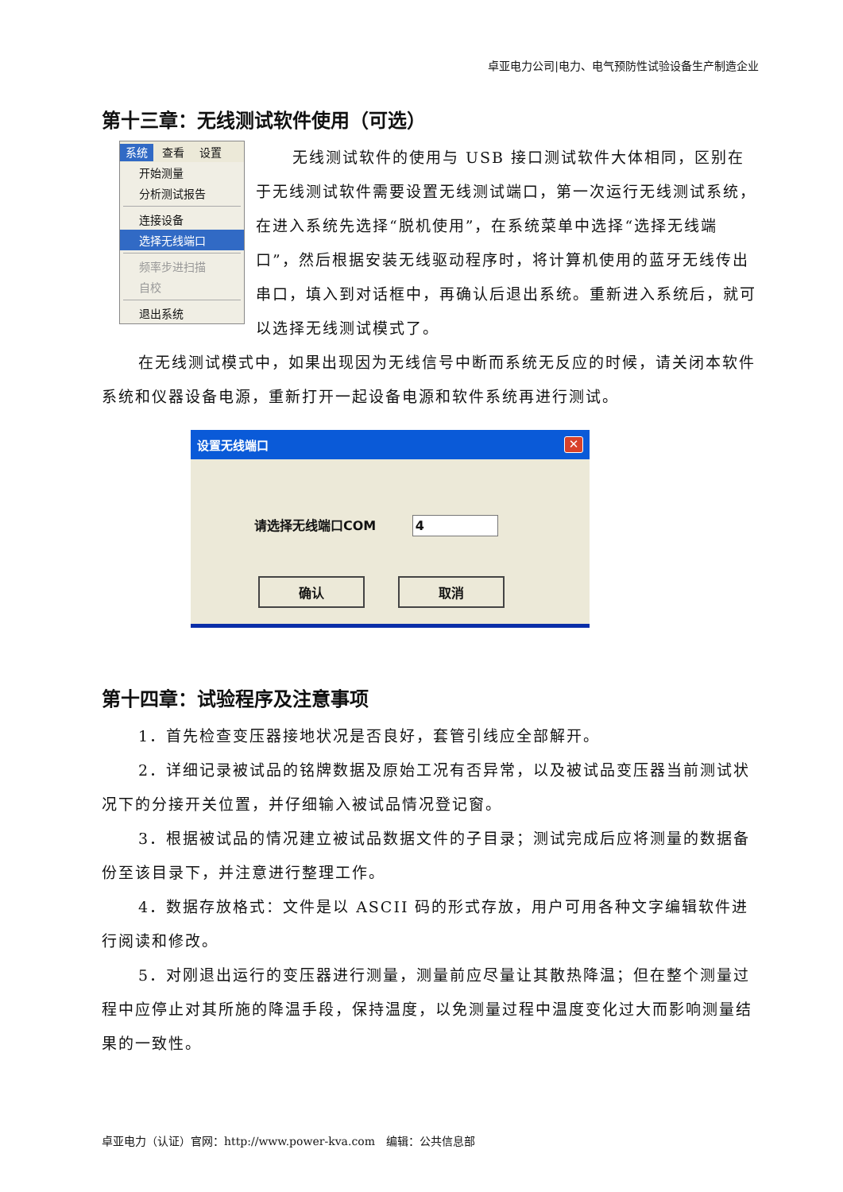卓亚电力公司|电力、电气预防性试验设备生产制造企业
第十三章：无线测试软件使用（可选）
系统 查看 设置
开始测量
分析测试报告
连接设备
选择无线端口
频率步进扫描
自校
退出系统
无线测试软件的使用与 USB 接口测试软件大体相同，区别在于无线测试软件需要设置无线测试端口，第一次运行无线测试系统，在进入系统先选择“脱机使用”，在系统菜单中选择“选择无线端口”，然后根据安装无线驱动程序时，将计算机使用的蓝牙无线传出串口，填入到对话框中，再确认后退出系统。重新进入系统后，就可以选择无线测试模式了。
在无线测试模式中，如果出现因为无线信号中断而系统无反应的时候，请关闭本软件系统和仪器设备电源，重新打开一起设备电源和软件系统再进行测试。
设置无线端口 ✕
请选择无线端口COM 4
确认 取消
第十四章：试验程序及注意事项
1．首先检查变压器接地状况是否良好，套管引线应全部解开。
2．详细记录被试品的铭牌数据及原始工况有否异常，以及被试品变压器当前测试状况下的分接开关位置，并仔细输入被试品情况登记窗。
3．根据被试品的情况建立被试品数据文件的子目录；测试完成后应将测量的数据备份至该目录下，并注意进行整理工作。
4．数据存放格式：文件是以 ASCII 码的形式存放，用户可用各种文字编辑软件进行阅读和修改。
5．对刚退出运行的变压器进行测量，测量前应尽量让其散热降温；但在整个测量过程中应停止对其所施的降温手段，保持温度，以免测量过程中温度变化过大而影响测量结果的一致性。
卓亚电力（认证）官网：http://www.power-kva.com　编辑：公共信息部